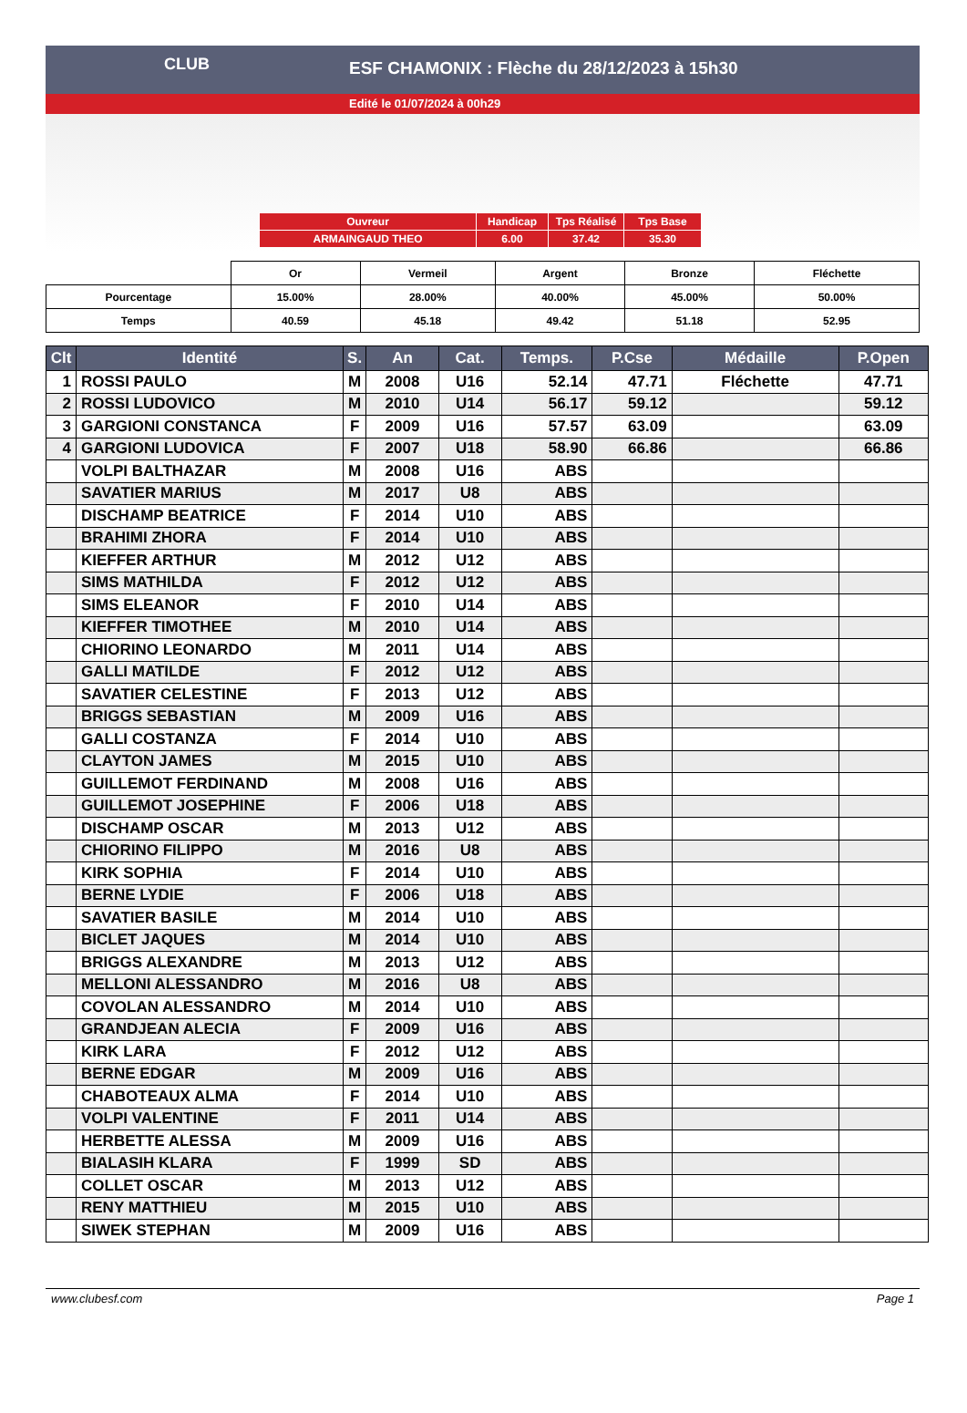ESF CHAMONIX : Flèche du 28/12/2023 à 15h30
Edité le 01/07/2024 à 00h29
CLUB
| Ouvreur | Handicap | Tps Réalisé | Tps Base |
| ARMAINGAUD THEO | 6.00 | 37.42 | 35.30 |
| | Or | Vermeil | Argent | Bronze | Fléchette |
| Pourcentage | 15.00% | 28.00% | 40.00% | 45.00% | 50.00% |
| Temps | 40.59 | 45.18 | 49.42 | 51.18 | 52.95 |
| Clt | Identité | S. | An | Cat. | Temps. | P.Cse | Médaille | P.Open |
| --- | --- | --- | --- | --- | --- | --- | --- | --- |
| 1 | ROSSI PAULO | M | 2008 | U16 | 52.14 | 47.71 | Fléchette | 47.71 |
| 2 | ROSSI LUDOVICO | M | 2010 | U14 | 56.17 | 59.12 | | 59.12 |
| 3 | GARGIONI CONSTANCA | F | 2009 | U16 | 57.57 | 63.09 | | 63.09 |
| 4 | GARGIONI LUDOVICA | F | 2007 | U18 | 58.90 | 66.86 | | 66.86 |
| | VOLPI BALTHAZAR | M | 2008 | U16 | ABS | | | |
| | SAVATIER MARIUS | M | 2017 | U8 | ABS | | | |
| | DISCHAMP BEATRICE | F | 2014 | U10 | ABS | | | |
| | BRAHIMI ZHORA | F | 2014 | U10 | ABS | | | |
| | KIEFFER ARTHUR | M | 2012 | U12 | ABS | | | |
| | SIMS MATHILDA | F | 2012 | U12 | ABS | | | |
| | SIMS ELEANOR | F | 2010 | U14 | ABS | | | |
| | KIEFFER TIMOTHEE | M | 2010 | U14 | ABS | | | |
| | CHIORINO LEONARDO | M | 2011 | U14 | ABS | | | |
| | GALLI MATILDE | F | 2012 | U12 | ABS | | | |
| | SAVATIER CELESTINE | F | 2013 | U12 | ABS | | | |
| | BRIGGS SEBASTIAN | M | 2009 | U16 | ABS | | | |
| | GALLI COSTANZA | F | 2014 | U10 | ABS | | | |
| | CLAYTON JAMES | M | 2015 | U10 | ABS | | | |
| | GUILLEMOT FERDINAND | M | 2008 | U16 | ABS | | | |
| | GUILLEMOT JOSEPHINE | F | 2006 | U18 | ABS | | | |
| | DISCHAMP OSCAR | M | 2013 | U12 | ABS | | | |
| | CHIORINO FILIPPO | M | 2016 | U8 | ABS | | | |
| | KIRK SOPHIA | F | 2014 | U10 | ABS | | | |
| | BERNE LYDIE | F | 2006 | U18 | ABS | | | |
| | SAVATIER BASILE | M | 2014 | U10 | ABS | | | |
| | BICLET JAQUES | M | 2014 | U10 | ABS | | | |
| | BRIGGS ALEXANDRE | M | 2013 | U12 | ABS | | | |
| | MELLONI ALESSANDRO | M | 2016 | U8 | ABS | | | |
| | COVOLAN ALESSANDRO | M | 2014 | U10 | ABS | | | |
| | GRANDJEAN ALECIA | F | 2009 | U16 | ABS | | | |
| | KIRK LARA | F | 2012 | U12 | ABS | | | |
| | BERNE EDGAR | M | 2009 | U16 | ABS | | | |
| | CHABOTEAUX ALMA | F | 2014 | U10 | ABS | | | |
| | VOLPI VALENTINE | F | 2011 | U14 | ABS | | | |
| | HERBETTE ALESSA | M | 2009 | U16 | ABS | | | |
| | BIALASIH KLARA | F | 1999 | SD | ABS | | | |
| | COLLET OSCAR | M | 2013 | U12 | ABS | | | |
| | RENY MATTHIEU | M | 2015 | U10 | ABS | | | |
| | SIWEK STEPHAN | M | 2009 | U16 | ABS | | | |
www.clubesf.com Page 1